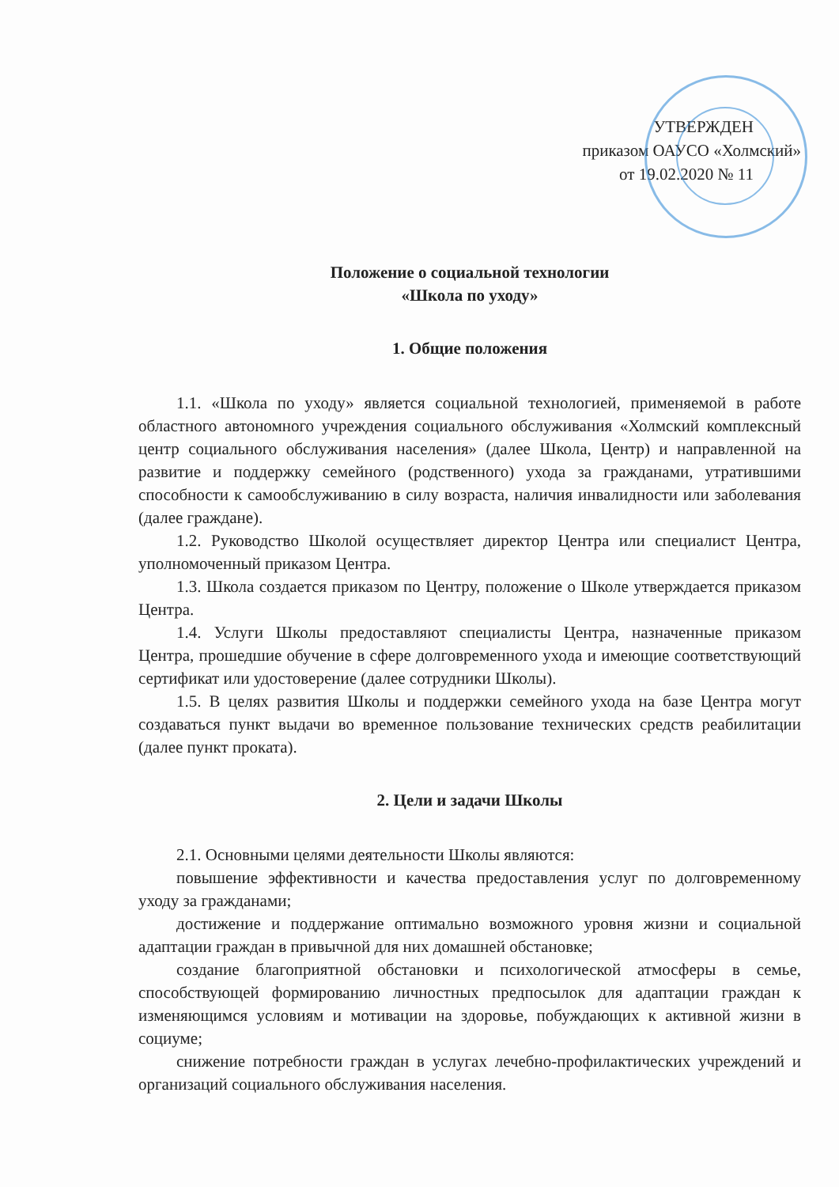УТВЕРЖДЕН
приказом ОАУСО «Холмский»
от 19.02.2020 № 11
Положение о социальной технологии
«Школа по уходу»
1. Общие положения
1.1. «Школа по уходу» является социальной технологией, применяемой в работе областного автономного учреждения социального обслуживания «Холмский комплексный центр социального обслуживания населения» (далее Школа, Центр) и направленной на развитие и поддержку семейного (родственного) ухода за гражданами, утратившими способности к самообслуживанию в силу возраста, наличия инвалидности или заболевания (далее граждане).
1.2. Руководство Школой осуществляет директор Центра или специалист Центра, уполномоченный приказом Центра.
1.3. Школа создается приказом по Центру, положение о Школе утверждается приказом Центра.
1.4. Услуги Школы предоставляют специалисты Центра, назначенные приказом Центра, прошедшие обучение в сфере долговременного ухода и имеющие соответствующий сертификат или удостоверение (далее сотрудники Школы).
1.5. В целях развития Школы и поддержки семейного ухода на базе Центра могут создаваться пункт выдачи во временное пользование технических средств реабилитации (далее пункт проката).
2. Цели и задачи Школы
2.1. Основными целями деятельности Школы являются:
повышение эффективности и качества предоставления услуг по долговременному уходу за гражданами;
достижение и поддержание оптимально возможного уровня жизни и социальной адаптации граждан в привычной для них домашней обстановке;
создание благоприятной обстановки и психологической атмосферы в семье, способствующей формированию личностных предпосылок для адаптации граждан к изменяющимся условиям и мотивации на здоровье, побуждающих к активной жизни в социуме;
снижение потребности граждан в услугах лечебно-профилактических учреждений и организаций социального обслуживания населения.